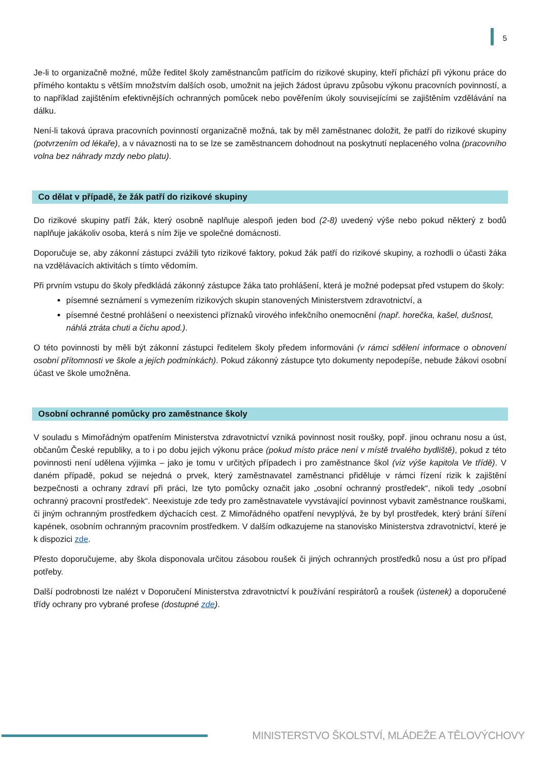5
Je-li to organizačně možné, může ředitel školy zaměstnancům patřícím do rizikové skupiny, kteří přichází při výkonu práce do přímého kontaktu s větším množstvím dalších osob, umožnit na jejich žádost úpravu způsobu výkonu pracovních povinností, a to například zajištěním efektivnějších ochranných pomůcek nebo pověřením úkoly souvisejícími se zajištěním vzdělávání na dálku.
Není-li taková úprava pracovních povinností organizačně možná, tak by měl zaměstnanec doložit, že patří do rizikové skupiny (potvrzením od lékaře), a v návaznosti na to se lze se zaměstnancem dohodnout na poskytnutí neplaceného volna (pracovního volna bez náhrady mzdy nebo platu).
Co dělat v případě, že žák patří do rizikové skupiny
Do rizikové skupiny patří žák, který osobně naplňuje alespoň jeden bod (2-8) uvedený výše nebo pokud některý z bodů naplňuje jakákoliv osoba, která s ním žije ve společné domácnosti.
Doporučuje se, aby zákonní zástupci zvážili tyto rizikové faktory, pokud žák patří do rizikové skupiny, a rozhodli o účasti žáka na vzdělávacích aktivitách s tímto vědomím.
Při prvním vstupu do školy předkládá zákonný zástupce žáka tato prohlášení, která je možné podepsat před vstupem do školy:
písemné seznámení s vymezením rizikových skupin stanovených Ministerstvem zdravotnictví, a
písemné čestné prohlášení o neexistenci příznaků virového infekčního onemocnění (např. horečka, kašel, dušnost, náhlá ztráta chuti a čichu apod.).
O této povinnosti by měli být zákonní zástupci ředitelem školy předem informováni (v rámci sdělení informace o obnovení osobní přítomnosti ve škole a jejích podmínkách). Pokud zákonný zástupce tyto dokumenty nepodepíše, nebude žákovi osobní účast ve škole umožněna.
Osobní ochranné pomůcky pro zaměstnance školy
V souladu s Mimořádným opatřením Ministerstva zdravotnictví vzniká povinnost nosit roušky, popř. jinou ochranu nosu a úst, občanům České republiky, a to i po dobu jejich výkonu práce (pokud místo práce není v místě trvalého bydliště), pokud z této povinnosti není udělena výjimka – jako je tomu v určitých případech i pro zaměstnance škol (viz výše kapitola Ve třídě). V daném případě, pokud se nejedná o prvek, který zaměstnavatel zaměstnanci přiděluje v rámci řízení rizik k zajištění bezpečnosti a ochrany zdraví při práci, lze tyto pomůcky označit jako „osobní ochranný prostředek“, nikoli tedy „osobní ochranný pracovní prostředek“. Neexistuje zde tedy pro zaměstnavatele vyvstávající povinnost vybavit zaměstnance rouškami, či jiným ochranným prostředkem dýchacích cest. Z Mimořádného opatření nevyplývá, že by byl prostředek, který brání šíření kapének, osobním ochranným pracovním prostředkem. V dalším odkazujeme na stanovisko Ministerstva zdravotnictví, které je k dispozici zde.
Přesto doporučujeme, aby škola disponovala určitou zásobou roušek či jiných ochranných prostředků nosu a úst pro případ potřeby.
Další podrobnosti lze nalézt v Doporučení Ministerstva zdravotnictví k používání respirátorů a roušek (ústenek) a doporučené třídy ochrany pro vybrané profese (dostupné zde).
MINISTERSTVO ŠKOLSTVÍ, MLÁDEŽE A TĚLOVÝCHOVY